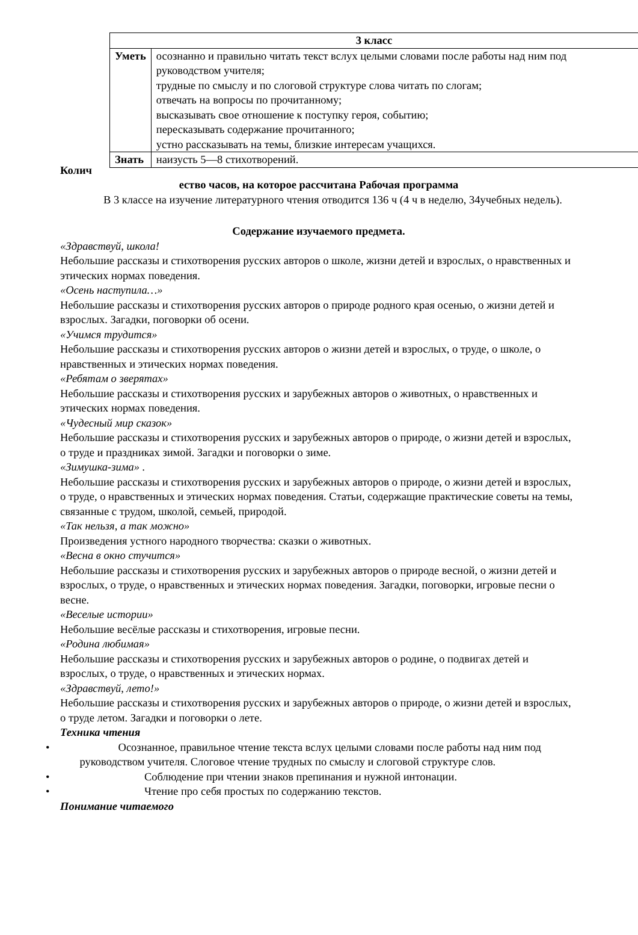| 3 класс | |
| --- | --- |
| Уметь | осознанно и правильно читать текст вслух целыми словами после работы над ним под руководством учителя; трудные по смыслу и по слоговой структуре слова читать по слогам; отвечать на вопросы по прочитанному; высказывать свое отношение к поступку героя, событию; пересказывать содержание прочитанного; устно рассказывать на темы, близкие интересам учащихся. |
| Знать | наизусть 5—8 стихотворений. |
Колич
ество часов, на которое рассчитана Рабочая программа
В 3 классе на изучение литературного чтения отводится 136 ч (4 ч в неделю, 34учебных недель).
Содержание изучаемого предмета.
«Здравствуй, школа!
Небольшие рассказы и стихотворения русских авторов о школе, жизни детей и взрослых, о нравственных и этических нормах поведения.
«Осень наступила…»
Небольшие рассказы и стихотворения русских авторов о природе родного края осенью, о жизни детей и взрослых. Загадки, поговорки об осени.
«Учимся трудится»
Небольшие рассказы и стихотворения русских авторов о жизни детей и взрослых, о труде, о школе, о нравственных и этических нормах поведения.
«Ребятам о зверятах»
Небольшие рассказы и стихотворения русских и зарубежных авторов о животных, о нравственных и этических нормах поведения.
«Чудесный мир сказок»
Небольшие рассказы и стихотворения русских и зарубежных авторов о природе, о жизни детей и взрослых, о труде и праздниках зимой. Загадки и поговорки о зиме.
«Зимушка-зима» .
Небольшие рассказы и стихотворения русских и зарубежных авторов о природе, о жизни детей и взрослых, о труде, о нравственных и этических нормах поведения. Статьи, содержащие практические советы на темы, связанные с трудом, школой, семьей, природой.
«Так нельзя, а так можно»
Произведения устного народного творчества: сказки о животных.
«Весна в окно стучится»
Небольшие рассказы и стихотворения русских и зарубежных авторов о природе весной, о жизни детей и взрослых, о труде, о нравственных и этических нормах поведения. Загадки, поговорки, игровые песни о весне.
«Веселые истории»
Небольшие весёлые рассказы и стихотворения, игровые песни.
«Родина любимая»
Небольшие рассказы и стихотворения русских и зарубежных авторов о родине, о подвигах детей и взрослых, о труде, о нравственных и этических нормах.
«Здравствуй, лето!»
Небольшие рассказы и стихотворения русских и зарубежных авторов о природе, о жизни детей и взрослых, о труде летом. Загадки и поговорки о лете.
Техника чтения
• Осознанное, правильное чтение текста вслух целыми словами после работы над ним под руководством учителя. Слоговое чтение трудных по смыслу и слоговой структуре слов.
• Соблюдение при чтении знаков препинания и нужной интонации.
• Чтение про себя простых по содержанию текстов.
Понимание читаемого